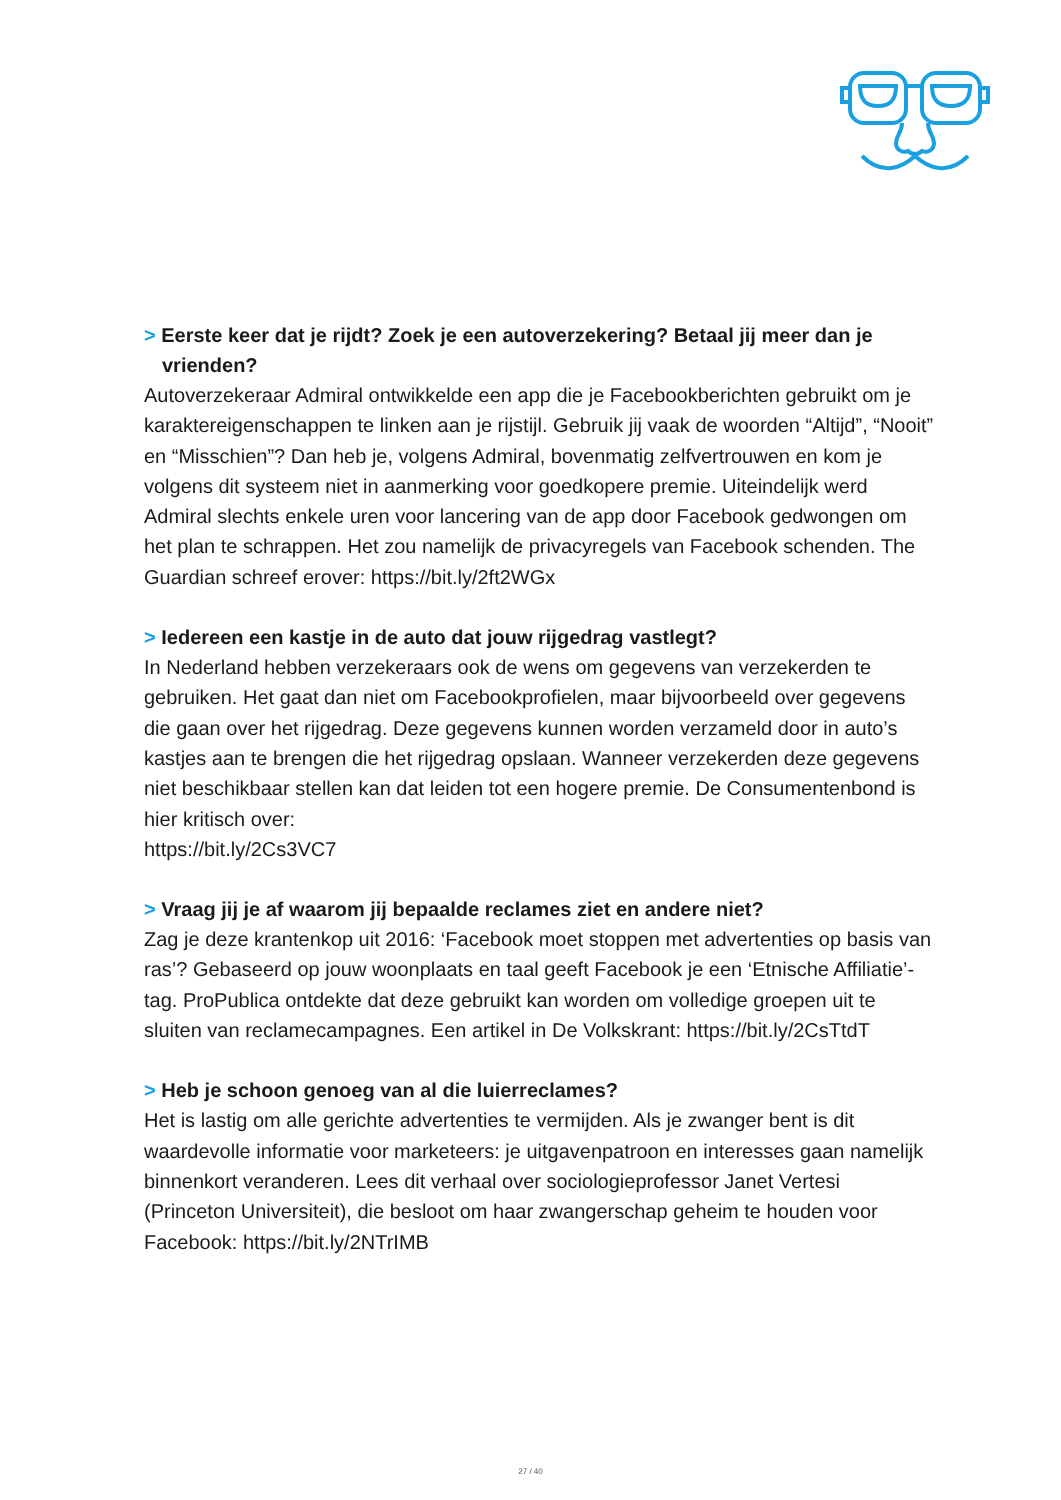> Eerste keer dat je rijdt? Zoek je een autoverzekering? Betaal jij meer dan je vrienden?
Autoverzekeraar Admiral ontwikkelde een app die je Facebookberichten gebruikt om je karaktereigenschappen te linken aan je rijstijl. Gebruik jij vaak de woorden “Altijd”, “Nooit” en “Misschien”? Dan heb je, volgens Admiral, bovenmatig zelfvertrouwen en kom je volgens dit systeem niet in aanmerking voor goedkopere premie. Uiteindelijk werd Admiral slechts enkele uren voor lancering van de app door Facebook gedwongen om het plan te schrappen. Het zou namelijk de privacyregels van Facebook schenden. The Guardian schreef erover: https://bit.ly/2ft2WGx
> Iedereen een kastje in de auto dat jouw rijgedrag vastlegt?
In Nederland hebben verzekeraars ook de wens om gegevens van verzekerden te gebruiken. Het gaat dan niet om Facebookprofielen, maar bijvoorbeeld over gegevens die gaan over het rijgedrag. Deze gegevens kunnen worden verzameld door in auto’s kastjes aan te brengen die het rijgedrag opslaan. Wanneer verzekerden deze gegevens niet beschikbaar stellen kan dat leiden tot een hogere premie. De Consumentenbond is hier kritisch over:
https://bit.ly/2Cs3VC7
> Vraag jij je af waarom jij bepaalde reclames ziet en andere niet?
Zag je deze krantenkop uit 2016: ‘Facebook moet stoppen met advertenties op basis van ras’? Gebaseerd op jouw woonplaats en taal geeft Facebook je een ‘Etnische Affiliatie’-tag. ProPublica ontdekte dat deze gebruikt kan worden om volledige groepen uit te sluiten van reclamecampagnes. Een artikel in De Volkskrant: https://bit.ly/2CsTtdT
> Heb je schoon genoeg van al die luierreclames?
Het is lastig om alle gerichte advertenties te vermijden. Als je zwanger bent is dit waardevolle informatie voor marketeers: je uitgavenpatroon en interesses gaan namelijk binnenkort veranderen. Lees dit verhaal over sociologieprofessor Janet Vertesi (Princeton Universiteit), die besloot om haar zwangerschap geheim te houden voor Facebook: https://bit.ly/2NTrIMB
27 / 40